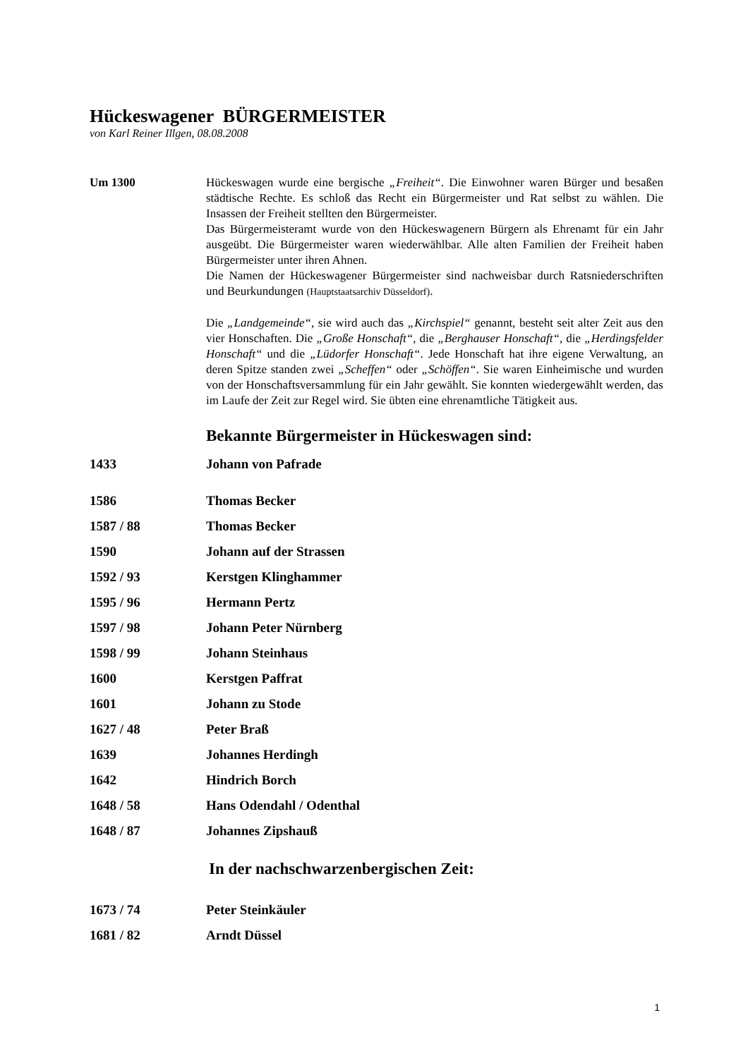Hückeswagener BÜRGERMEISTER
von Karl Reiner Illgen, 08.08.2008
Um 1300 Hückeswagen wurde eine bergische „Freiheit“. Die Einwohner waren Bürger und besaßen städtische Rechte. Es schloß das Recht ein Bürgermeister und Rat selbst zu wählen. Die Insassen der Freiheit stellten den Bürgermeister.
Das Bürgermeisteramt wurde von den Hückeswagenern Bürgern als Ehrenamt für ein Jahr ausgeübt. Die Bürgermeister waren wiederwählbar. Alle alten Familien der Freiheit haben Bürgermeister unter ihren Ahnen.
Die Namen der Hückeswagener Bürgermeister sind nachweisbar durch Ratsniederschriften und Beurkundungen (Hauptstaatsarchiv Düsseldorf).
Die „Landgemeinde“, sie wird auch das „Kirchspiel“ genannt, besteht seit alter Zeit aus den vier Honschaften. Die „Große Honschaft“, die „Berghauser Honschaft“, die „Herdingsfelder Honschaft“ und die „Lüdorfer Honschaft“. Jede Honschaft hat ihre eigene Verwaltung, an deren Spitze standen zwei „Scheffen“ oder „Schöffen“. Sie waren Einheimische und wurden von der Honschaftsversammlung für ein Jahr gewählt. Sie konnten wiedergewählt werden, das im Laufe der Zeit zur Regel wird. Sie übten eine ehrenamtliche Tätigkeit aus.
Bekannte Bürgermeister in Hückeswagen sind:
1433 Johann von Pafrade
1586 Thomas Becker
1587 / 88 Thomas Becker
1590 Johann auf der Strassen
1592 / 93 Kerstgen Klinghammer
1595 / 96 Hermann Pertz
1597 / 98 Johann Peter Nürnberg
1598 / 99 Johann Steinhaus
1600 Kerstgen Paffrat
1601 Johann zu Stode
1627 / 48 Peter Braß
1639 Johannes Herdingh
1642 Hindrich Borch
1648 / 58 Hans Odendahl / Odenthal
1648 / 87 Johannes Zipshauß
In der nachschwarzenbergischen Zeit:
1673 / 74 Peter Steinkäuler
1681 / 82 Arndt Düssel
1